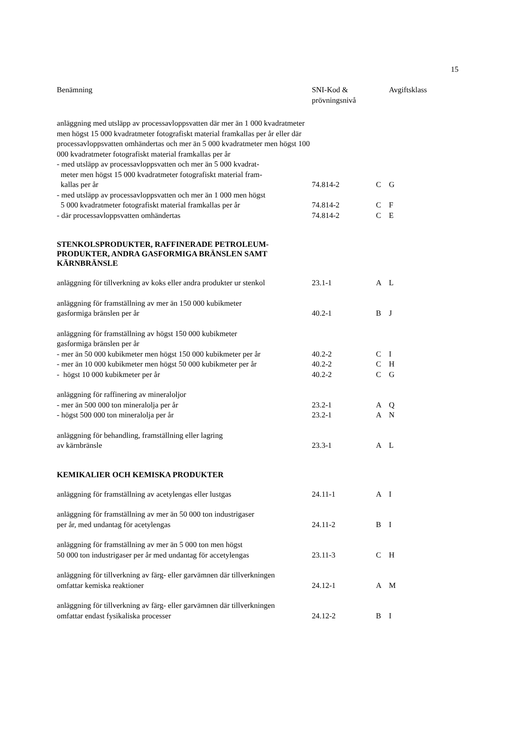15
| Benämning | SNI-Kod & prövningsnivå | | Avgiftsklass |
| --- | --- | --- | --- |
| anläggning med utsläpp av processavloppsvatten där mer än 1 000 kvadratmeter men högst 15 000 kvadratmeter fotografiskt material framkallas per år eller där processavloppsvatten omhändertas och mer än 5 000 kvadratmeter men högst 100 000 kvadratmeter fotografiskt material framkallas per år | | | |
| - med utsläpp av processavloppsvatten och mer än 5 000 kvadrat- meter men högst 15 000 kvadratmeter fotografiskt material fram- kallas per år | 74.814-2 | C | G |
| - med utsläpp av processavloppsvatten och mer än 1 000 men högst 5 000 kvadratmeter fotografiskt material framkallas per år | 74.814-2 | C | F |
| - där processavloppsvatten omhändertas | 74.814-2 | C | E |
| STENKOLSPRODUKTER, RAFFINERADE PETROLEUM- PRODUKTER, ANDRA GASFORMIGA BRÄNSLEN SAMT KÄRNBRÄNSLE | | | |
| anläggning för tillverkning av koks eller andra produkter ur stenkol | 23.1-1 | A | L |
| anläggning för framställning av mer än 150 000 kubikmeter gasformiga bränslen per år | 40.2-1 | B | J |
| anläggning för framställning av högst 150 000 kubikmeter gasformiga bränslen per år | | | |
| - mer än 50 000 kubikmeter men högst 150 000 kubikmeter per år | 40.2-2 | C | I |
| - mer än 10 000 kubikmeter men högst 50 000 kubikmeter per år | 40.2-2 | C | H |
| - högst 10 000 kubikmeter per år | 40.2-2 | C | G |
| anläggning för raffinering av mineraloljor | | | |
| - mer än 500 000 ton mineralolja per år | 23.2-1 | A | Q |
| - högst 500 000 ton mineralolja per år | 23.2-1 | A | N |
| anläggning för behandling, framställning eller lagring av kärnbränsle | 23.3-1 | A | L |
| KEMIKALIER OCH KEMISKA PRODUKTER | | | |
| anläggning för framställning av acetylengas eller lustgas | 24.11-1 | A | I |
| anläggning för framställning av mer än 50 000 ton industrigaser per år, med undantag för acetylengas | 24.11-2 | B | I |
| anläggning för framställning av mer än 5 000 ton men högst 50 000 ton industrigaser per år med undantag för accetylengas | 23.11-3 | C | H |
| anläggning för tillverkning av färg- eller garvämnen där tillverkningen omfattar kemiska reaktioner | 24.12-1 | A | M |
| anläggning för tillverkning av färg- eller garvämnen där tillverkningen omfattar endast fysikaliska processer | 24.12-2 | B | I |